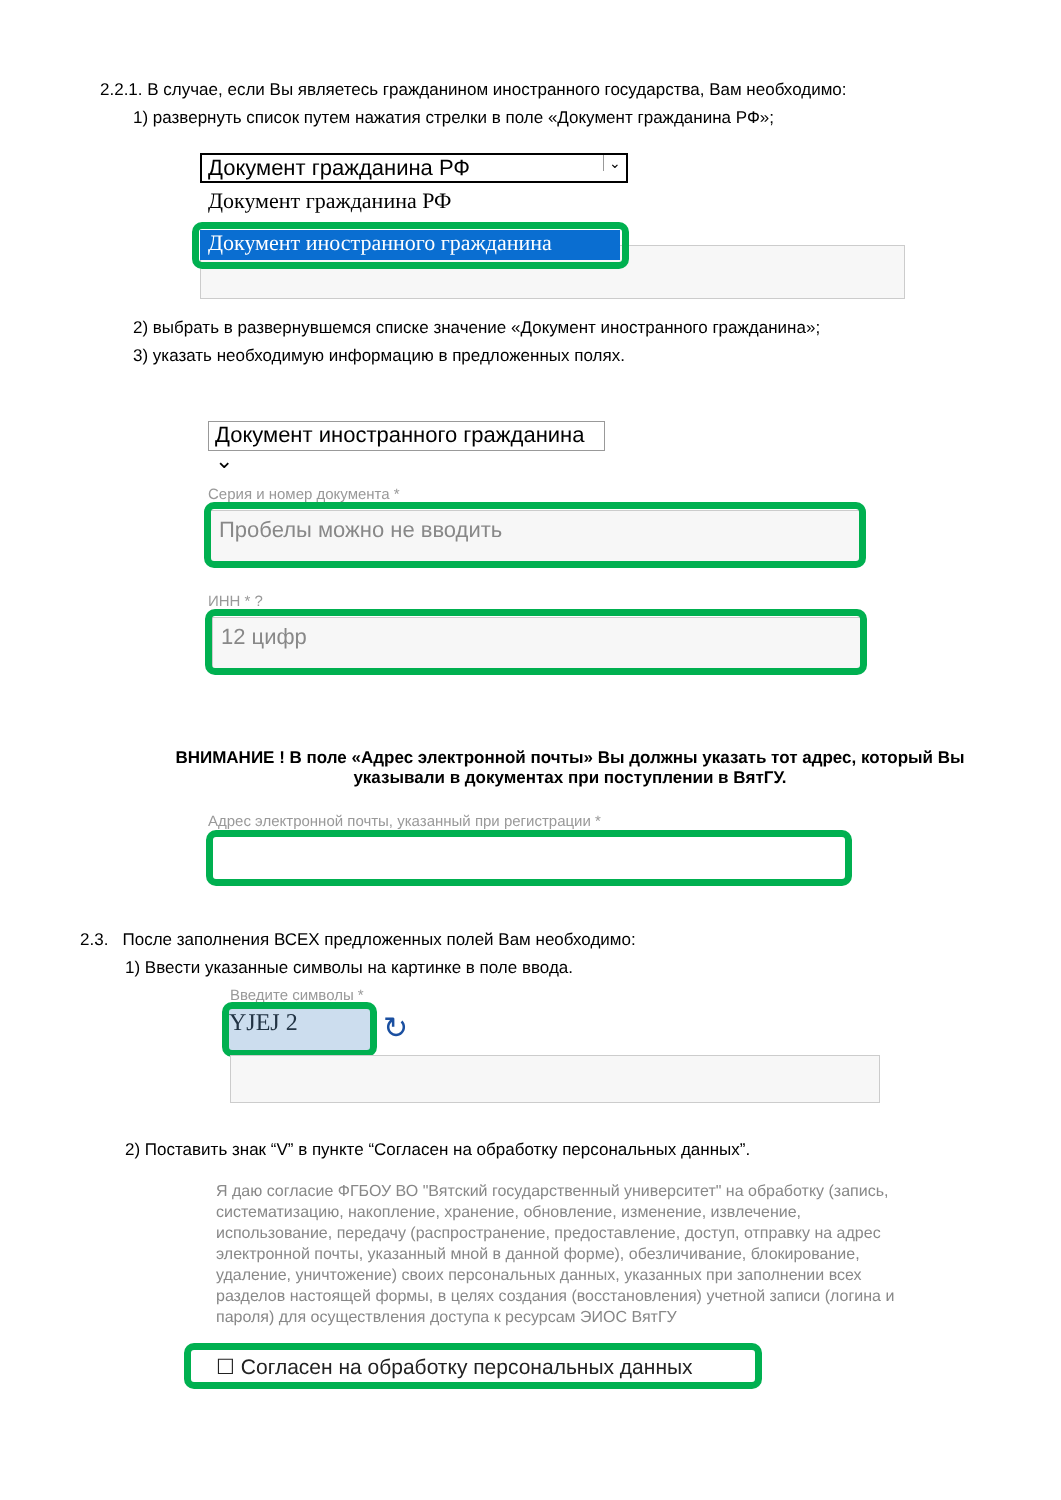2.2.1. В случае, если Вы являетесь гражданином иностранного государства, Вам необходимо:
1) развернуть список путем нажатия стрелки в поле «Документ гражданина РФ»;
Документ гражданина РФ ⌄
Документ гражданина РФ
Документ иностранного гражданина
2) выбрать в развернувшемся списке значение «Документ иностранного гражданина»;
3) указать необходимую информацию в предложенных полях.
Документ иностранного гражданина ⌄
Серия и номер документа *
Пробелы можно не вводить
ИНН * ?
12 цифр
ВНИМАНИЕ ! В поле «Адрес электронной почты» Вы должны указать тот адрес, который Вы указывали в документах при поступлении в ВятГУ.
Адрес электронной почты, указанный при регистрации *
2.3. После заполнения ВСЕХ предложенных полей Вам необходимо:
1) Ввести указанные символы на картинке в поле ввода.
Введите символы *
YJEJ 2 ↻
2) Поставить знак “V” в пункте “Согласен на обработку персональных данных”.
Я даю согласие ФГБОУ ВО "Вятский государственный университет" на обработку (запись, систематизацию, накопление, хранение, обновление, изменение, извлечение, использование, передачу (распространение, предоставление, доступ, отправку на адрес электронной почты, указанный мной в данной форме), обезличивание, блокирование, удаление, уничтожение) своих персональных данных, указанных при заполнении всех разделов настоящей формы, в целях создания (восстановления) учетной записи (логина и пароля) для осуществления доступа к ресурсам ЭИОС ВятГУ
☐ Согласен на обработку персональных данных